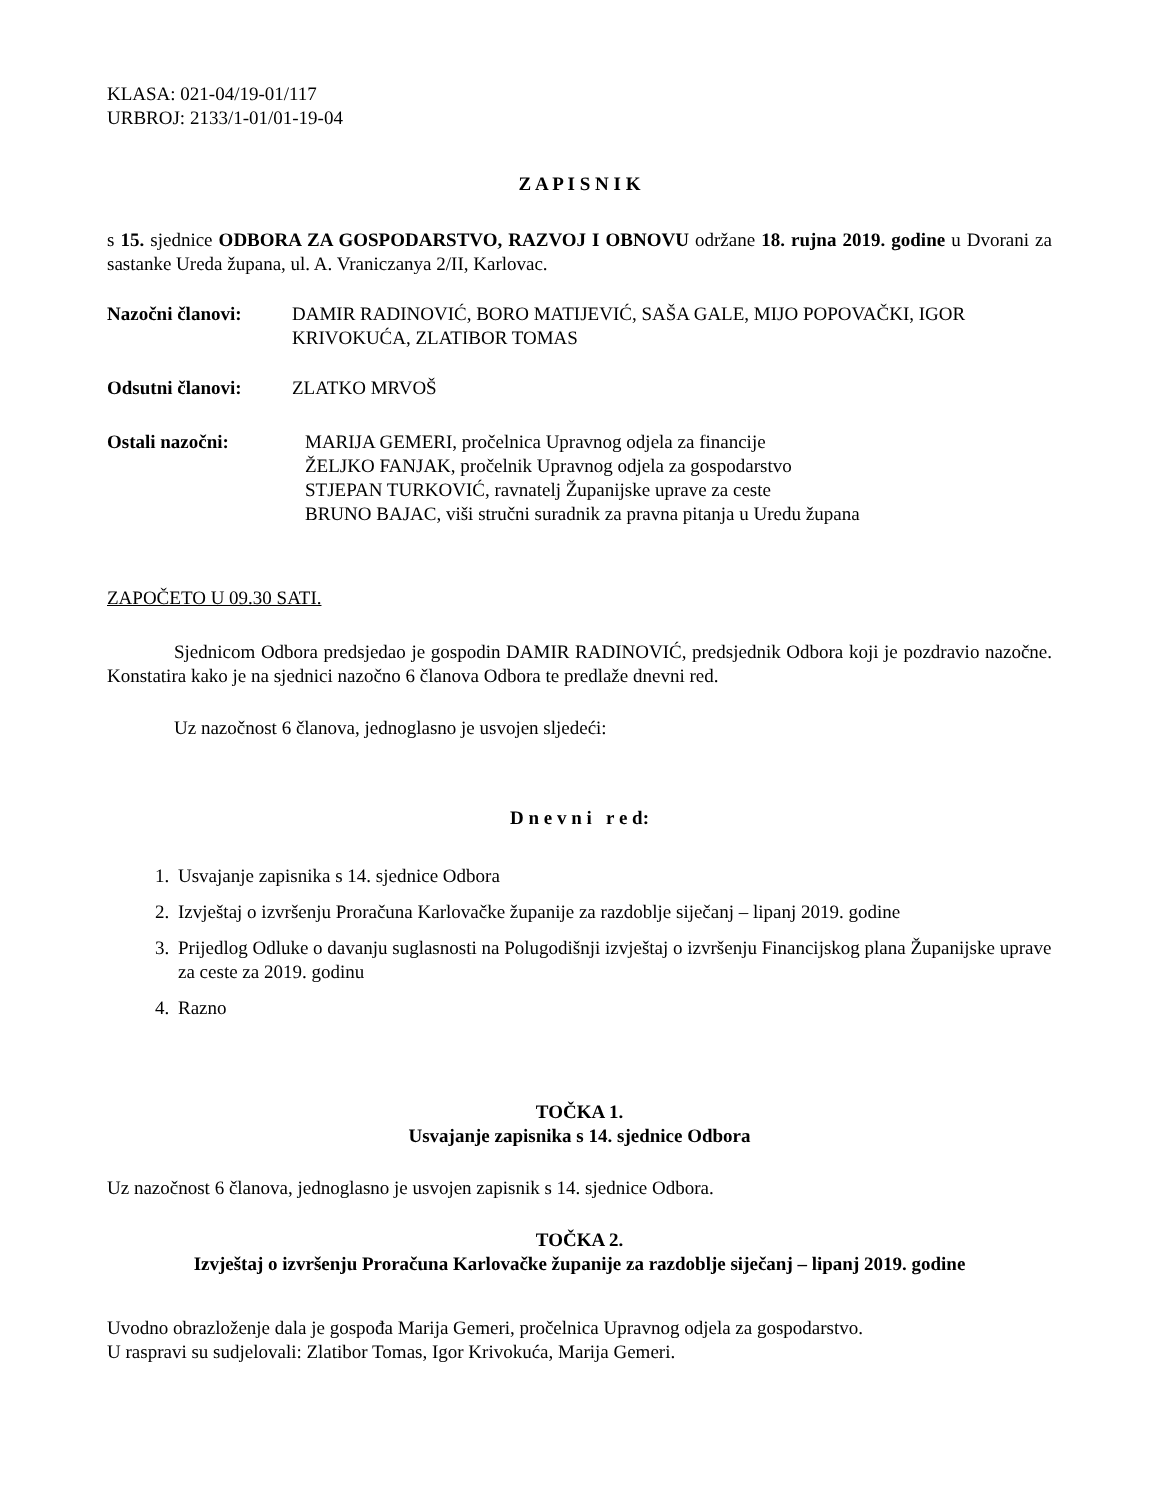KLASA: 021-04/19-01/117
URBROJ: 2133/1-01/01-19-04
Z A P I S N I K
s 15. sjednice ODBORA ZA GOSPODARSTVO, RAZVOJ I OBNOVU održane 18. rujna 2019. godine u Dvorani za sastanke Ureda župana, ul. A. Vraniczanya 2/II, Karlovac.
Nazočni članovi: DAMIR RADINOVIĆ, BORO MATIJEVIĆ, SAŠA GALE, MIJO POPOVAČKI, IGOR KRIVOKUĆA, ZLATIBOR TOMAS
Odsutni članovi: ZLATKO MRVOŠ
Ostali nazočni: MARIJA GEMERI, pročelnica Upravnog odjela za financije
ŽELJKO FANJAK, pročelnik Upravnog odjela za gospodarstvo
STJEPAN TURKOVIĆ, ravnatelj Županijske uprave za ceste
BRUNO BAJAC, viši stručni suradnik za pravna pitanja u Uredu župana
ZAPOČETO U 09.30 SATI.
Sjednicom Odbora predsjedao je gospodin DAMIR RADINOVIĆ, predsjednik Odbora koji je pozdravio nazočne. Konstatira kako je na sjednici nazočno 6 članova Odbora te predlaže dnevni red.
Uz nazočnost 6 članova, jednoglasno je usvojen sljedeći:
D n e v n i r e d:
1. Usvajanje zapisnika s 14. sjednice Odbora
2. Izvještaj o izvršenju Proračuna Karlovačke županije za razdoblje siječanj – lipanj 2019. godine
3. Prijedlog Odluke o davanju suglasnosti na Polugodišnji izvještaj o izvršenju Financijskog plana Županijske uprave za ceste za 2019. godinu
4. Razno
TOČKA 1.
Usvajanje zapisnika s 14. sjednice Odbora
Uz nazočnost 6 članova, jednoglasno je usvojen zapisnik s 14. sjednice Odbora.
TOČKA 2.
Izvještaj o izvršenju Proračuna Karlovačke županije za razdoblje siječanj – lipanj 2019. godine
Uvodno obrazloženje dala je gospođa Marija Gemeri, pročelnica Upravnog odjela za gospodarstvo.
U raspravi su sudjelovali: Zlatibor Tomas, Igor Krivokuća, Marija Gemeri.